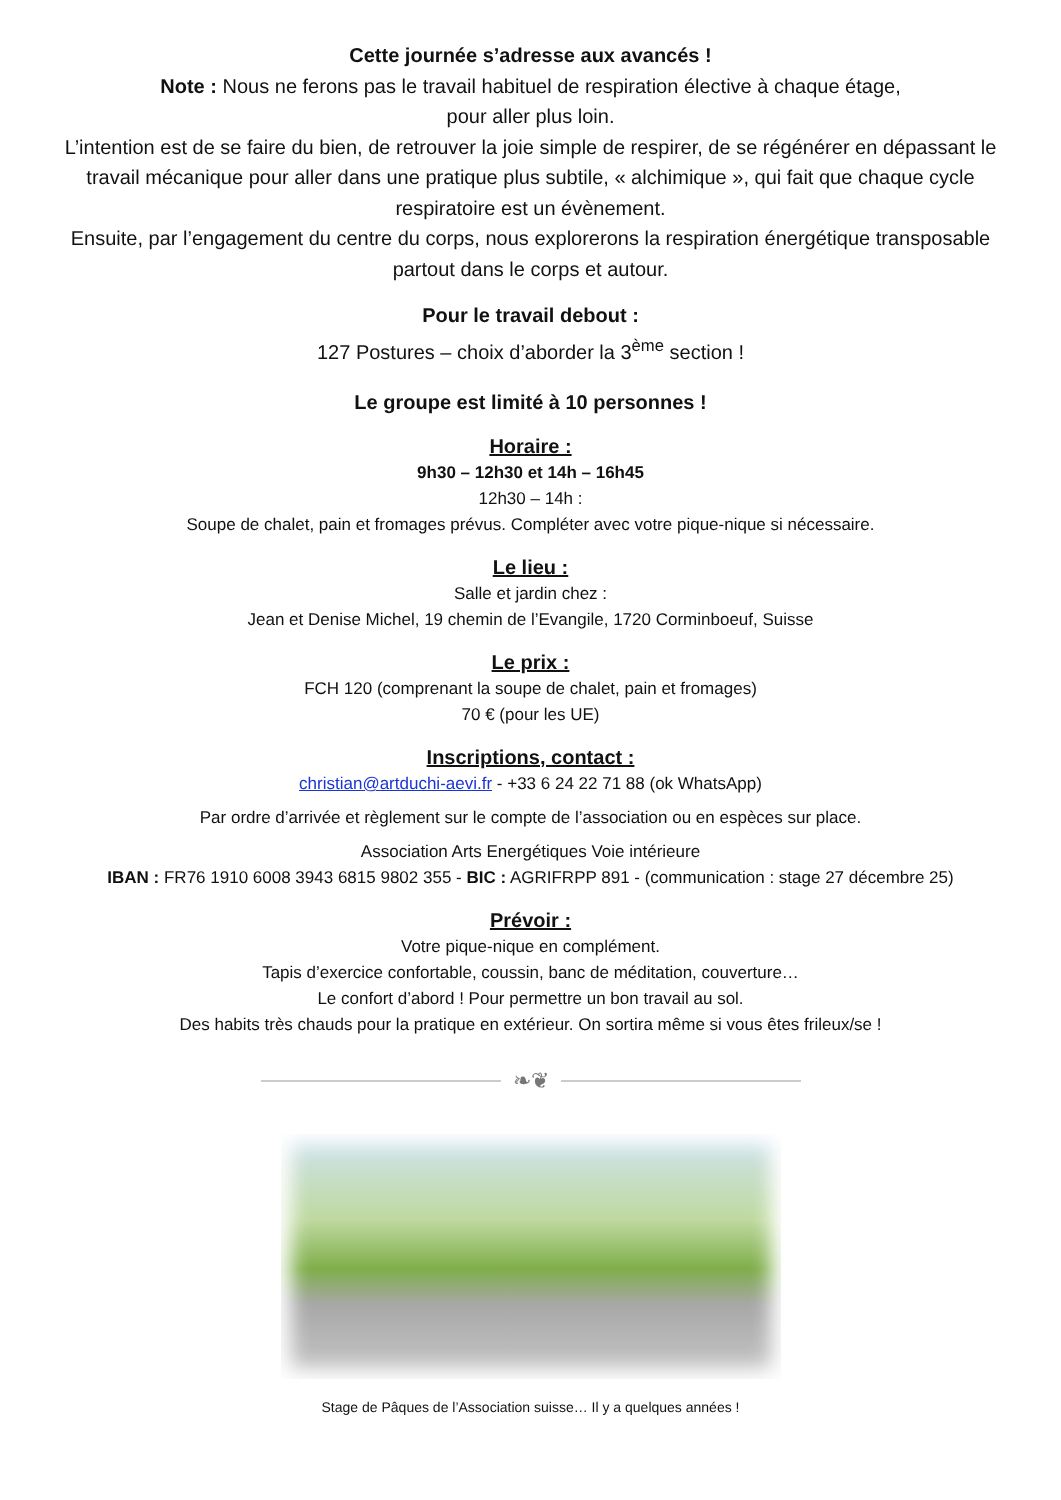Cette journée s’adresse aux avancés !
Note : Nous ne ferons pas le travail habituel de respiration élective à chaque étage,
pour aller plus loin.
L’intention est de se faire du bien, de retrouver la joie simple de respirer, de se régénérer en dépassant le travail mécanique pour aller dans une pratique plus subtile, « alchimique », qui fait que chaque cycle respiratoire est un évènement.
Ensuite, par l’engagement du centre du corps, nous explorerons la respiration énergétique transposable partout dans le corps et autour.
Pour le travail debout :
127 Postures – choix d’aborder la 3<sup>ème</sup> section !
Le groupe est limité à 10 personnes !
Horaire :
9h30 – 12h30 et 14h – 16h45
12h30 – 14h :
Soupe de chalet, pain et fromages prévus. Compléter avec votre pique-nique si nécessaire.
Le lieu :
Salle et jardin chez :
Jean et Denise Michel, 19 chemin de l’Evangile, 1720 Corminboeuf, Suisse
Le prix :
FCH 120 (comprenant la soupe de chalet, pain et fromages)
70 € (pour les UE)
Inscriptions, contact :
christian@artduchi-aevi.fr - +33 6 24 22 71 88 (ok WhatsApp)
Par ordre d’arrivée et règlement sur le compte de l’association ou en espèces sur place.
Association Arts Energétiques Voie intérieure
IBAN : FR76 1910 6008 3943 6815 9802 355 - BIC : AGRIFRPP 891 - (communication : stage 27 décembre 25)
Prévoir :
Votre pique-nique en complément.
Tapis d’exercice confortable, coussin, banc de méditation, couverture…
Le confort d’abord ! Pour permettre un bon travail au sol.
Des habits très chauds pour la pratique en extérieur. On sortira même si vous êtes frileux/se !
❧❦
Stage de Pâques de l’Association suisse… Il y a quelques années !